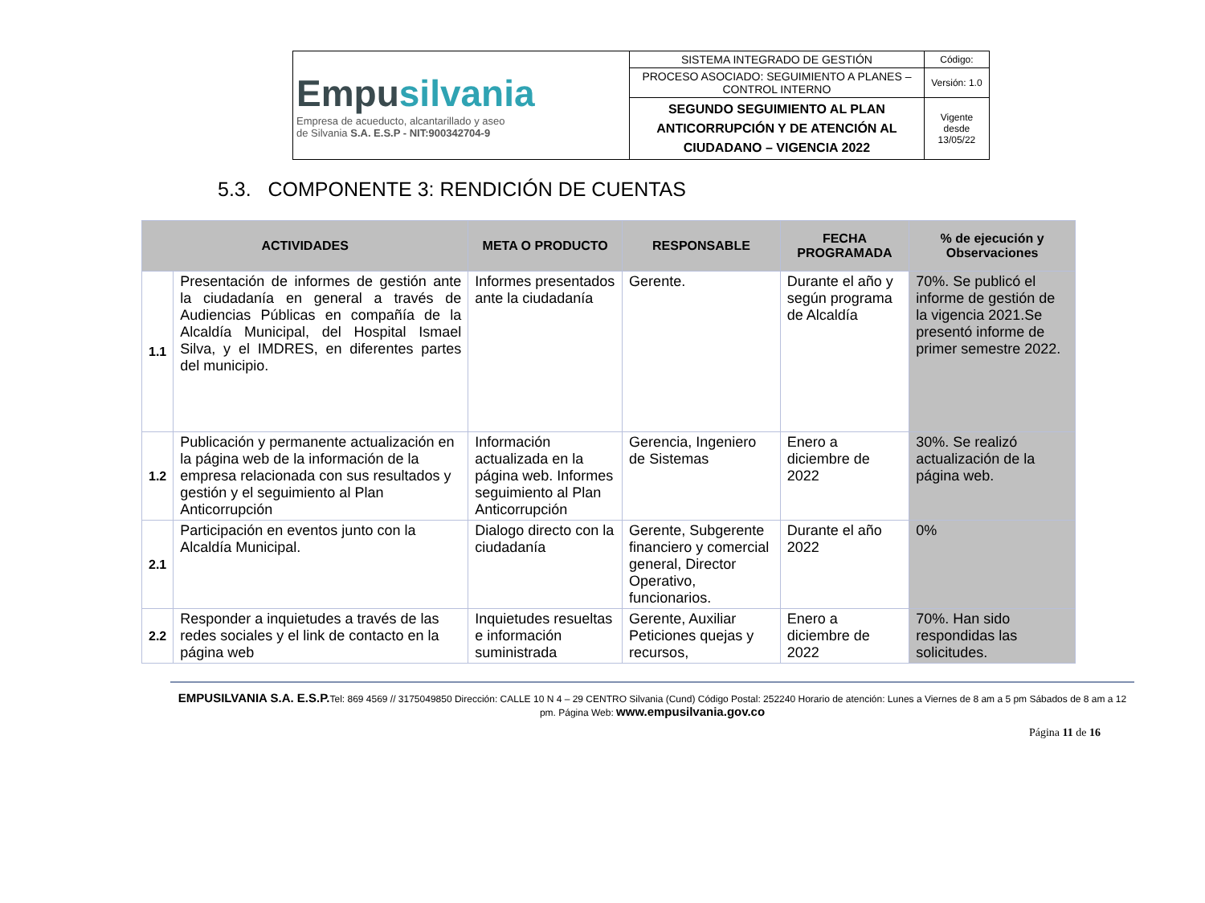| Empu silvania Empresa de acueducto, alcantarillado y aseo de Silvania S.A. E.S.P - NIT:900342704-9 | SISTEMA INTEGRADO DE GESTIÓN | Código: |
| | PROCESO ASOCIADO: SEGUIMIENTO A PLANES – CONTROL INTERNO | Versión: 1.0 |
| | SEGUNDO SEGUIMIENTO AL PLAN ANTICORRUPCIÓN Y DE ATENCIÓN AL CIUDADANO – VIGENCIA 2022 | Vigente desde 13/05/22 |
5.3. COMPONENTE 3: RENDICIÓN DE CUENTAS
| ACTIVIDADES | | META O PRODUCTO | RESPONSABLE | FECHA PROGRAMADA | % de ejecución y Observaciones |
| --- | --- | --- | --- | --- | --- |
| 1.1 | Presentación de informes de gestión ante la ciudadanía en general a través de Audiencias Públicas en compañía de la Alcaldía Municipal, del Hospital Ismael Silva, y el IMDRES, en diferentes partes del municipio. | Informes presentados ante la ciudadanía | Gerente. | Durante el año y según programa de Alcaldía | 70%. Se publicó el informe de gestión de la vigencia 2021.Se presentó informe de primer semestre 2022. |
| 1.2 | Publicación y permanente actualización en la página web de la información de la empresa relacionada con sus resultados y gestión y el seguimiento al Plan Anticorrupción | Información actualizada en la página web. Informes seguimiento al Plan Anticorrupción | Gerencia, Ingeniero de Sistemas | Enero a diciembre de 2022 | 30%. Se realizó actualización de la página web. |
| 2.1 | Participación en eventos junto con la Alcaldía Municipal. | Dialogo directo con la ciudadanía | Gerente, Subgerente financiero y comercial general, Director Operativo, funcionarios. | Durante el año 2022 | 0% |
| 2.2 | Responder a inquietudes a través de las redes sociales y el link de contacto en la página web | Inquietudes resueltas e información suministrada | Gerente, Auxiliar Peticiones quejas y recursos, | Enero a diciembre de 2022 | 70%. Han sido respondidas las solicitudes. |
EMPUSILVANIA S.A. E.S.P. Tel: 869 4569 // 3175049850 Dirección: CALLE 10 N 4 – 29 CENTRO Silvania (Cund) Código Postal: 252240 Horario de atención: Lunes a Viernes de 8 am a 5 pm Sábados de 8 am a 12 pm. Página Web: www.empusilvania.gov.co
Página 11 de 16